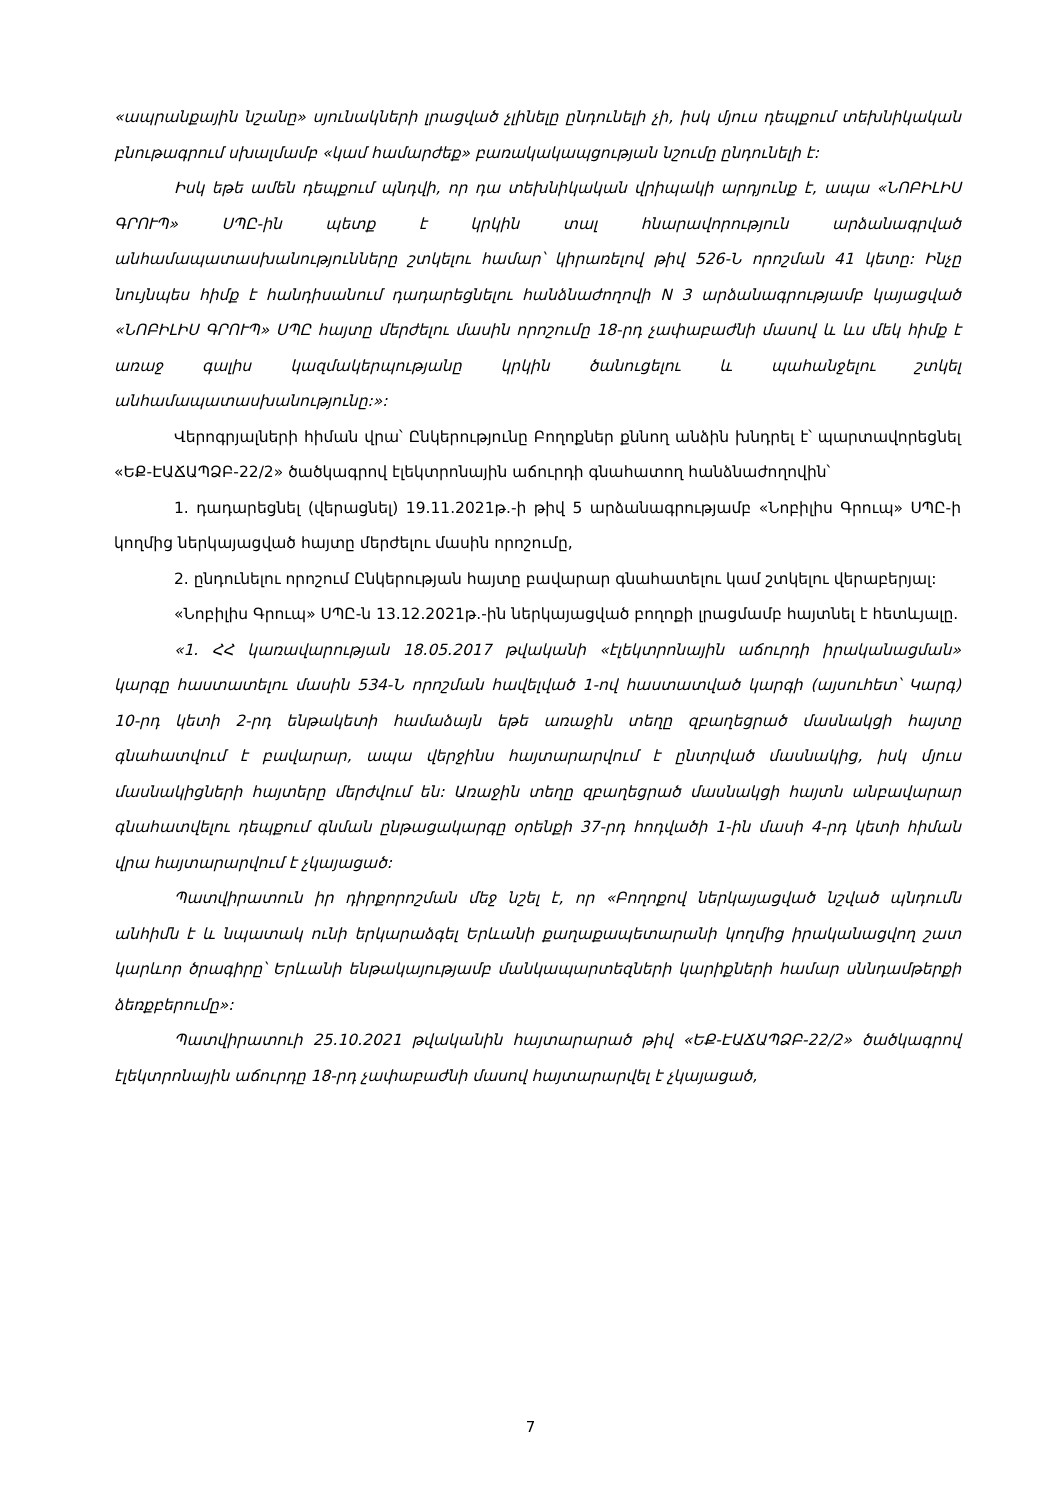«ապրանքային նշանը» սյունակների լրացված չլինելը ընդունելի չի, իսկ մյուս դեպքում տեխնիկական բնութագրում սխալմամբ «կամ համարժեք» բառակակապցության նշումը ընդունելի է:
Իսկ եթե ամեն դեպքում պնդվի, որ դա տեխնիկական վրիպակի արդյունք է, ապա «ՆՈԲԻԼԻՍ ԳՐՈՒՊ» ՍՊԸ-ին պետք է կրկին տալ հնարավորություն արձանագրված անհամապատասխանությունները շտկելու համար՝ կիրառելով թիվ 526-Ն որոշման 41 կետը: Ինչը նույնպես հիմք է հանդիսանում դադարեցնելու հանձնաժողովի N 3 արձանագրությամբ կայացված «ՆՈԲԻԼԻՍ ԳՐՈՒՊ» ՍՊԸ հայտը մերժելու մասին որոշումը 18-րդ չափաբաժնի մասով և ևս մեկ հիմք է առաջ գալիս կազմակերպությանը կրկին ծանուցելու և պահանջելու շտկել անհամապատասխանությունը:»:
Վերոգրյալների հիման վրա՝ Ընկերությունը Բողոքներ քննող անձին խնդրել է՝ պարտավորեցնել «ԵՔ-ԷԱՃԱՊՁԲ-22/2» ծածկագրով էլեկտրոնային աճուրդի գնահատող հանձնաժողովին՝
1. դադարեցնել (վերացնել) 19.11.2021թ.-ի թիվ 5 արձանագրությամբ «Նոբիլիս Գրուպ» ՍՊԸ-ի կողմից ներկայացված հայտը մերժելու մասին որոշումը,
2. ընդունելու որոշում Ընկերության հայտը բավարար գնահատելու կամ շտկելու վերաբերյալ:
«Նոբիլիս Գրուպ» ՍՊԸ-ն 13.12.2021թ.-ին ներկայացված բողոքի լրացմամբ հայտնել է հետևյալը.
«1. ՀՀ կառավարության 18.05.2017 թվականի «էլեկտրոնային աճուրդի իրականացման» կարգը հաստատելու մասին 534-Ն որոշման հավելված 1-ով հաստատված կարգի (այսուհետ՝ Կարգ) 10-րդ կետի 2-րդ ենթակետի համաձայն եթե առաջին տեղը զբաղեցրած մասնակցի հայտը գնահատվում է բավարար, ապա վերջինս հայտարարվում է ընտրված մասնակից, իսկ մյուս մասնակիցների հայտերը մերժվում են: Առաջին տեղը զբաղեցրած մասնակցի հայտն անբավարար գնահատվելու դեպքում գնման ընթացակարգը օրենքի 37-րդ հոդվածի 1-ին մասի 4-րդ կետի հիման վրա հայտարարվում է չկայացած:
Պատվիրատուն իր դիրքորոշման մեջ նշել է, որ «Բողոքով ներկայացված նշված պնդումն անհիմն է և նպատակ ունի երկարաձգել Երևանի քաղաքապետարանի կողմից իրականացվող շատ կարևոր ծրագիրը՝ Երևանի ենթակայությամբ մանկապարտեզների կարիքների համար սննդամթերքի ձեռքբերումը»:
Պատվիրատուի 25.10.2021 թվականին հայտարարած թիվ «ԵՔ-ԷԱՃԱՊՁԲ-22/2» ծածկագրով էլեկտրոնային աճուրդը 18-րդ չափաբաժնի մասով հայտարարվել է չկայացած,
7